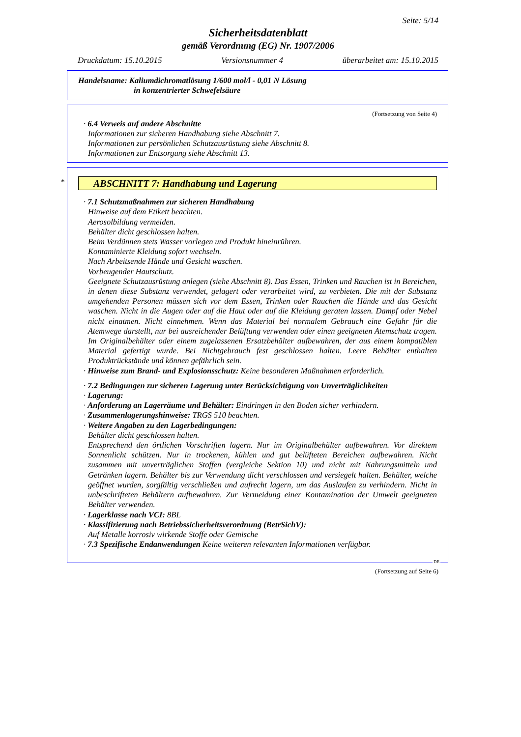Seite: 5/14
Sicherheitsdatenblatt
gemäß Verordnung (EG) Nr. 1907/2006
Druckdatum: 15.10.2015 Versionsnummer 4 überarbeitet am: 15.10.2015
Handelsname: Kaliumdichromatlösung 1/600 mol/l - 0,01 N Lösung
in konzentrierter Schwefelsäure
(Fortsetzung von Seite 4)
· 6.4 Verweis auf andere Abschnitte
Informationen zur sicheren Handhabung siehe Abschnitt 7.
Informationen zur persönlichen Schutzausrüstung siehe Abschnitt 8.
Informationen zur Entsorgung siehe Abschnitt 13.
*
ABSCHNITT 7: Handhabung und Lagerung
· 7.1 Schutzmaßnahmen zur sicheren Handhabung
Hinweise auf dem Etikett beachten.
Aerosolbildung vermeiden.
Behälter dicht geschlossen halten.
Beim Verdünnen stets Wasser vorlegen und Produkt hineinrühren.
Kontaminierte Kleidung sofort wechseln.
Nach Arbeitsende Hände und Gesicht waschen.
Vorbeugender Hautschutz.
Geeignete Schutzausrüstung anlegen (siehe Abschnitt 8). Das Essen, Trinken und Rauchen ist in Bereichen, in denen diese Substanz verwendet, gelagert oder verarbeitet wird, zu verbieten. Die mit der Substanz umgehenden Personen müssen sich vor dem Essen, Trinken oder Rauchen die Hände und das Gesicht waschen. Nicht in die Augen oder auf die Haut oder auf die Kleidung geraten lassen. Dampf oder Nebel nicht einatmen. Nicht einnehmen. Wenn das Material bei normalem Gebrauch eine Gefahr für die Atemwege darstellt, nur bei ausreichender Belüftung verwenden oder einen geeigneten Atemschutz tragen. Im Originalbehälter oder einem zugelassenen Ersatzbehälter aufbewahren, der aus einem kompatiblen Material gefertigt wurde. Bei Nichtgebrauch fest geschlossen halten. Leere Behälter enthalten Produktrückstände und können gefährlich sein.
· Hinweise zum Brand- und Explosionsschutz: Keine besonderen Maßnahmen erforderlich.
· 7.2 Bedingungen zur sicheren Lagerung unter Berücksichtigung von Unverträglichkeiten
· Lagerung:
· Anforderung an Lagerräume und Behälter: Eindringen in den Boden sicher verhindern.
· Zusammenlagerungshinweise: TRGS 510 beachten.
· Weitere Angaben zu den Lagerbedingungen:
Behälter dicht geschlossen halten.
Entsprechend den örtlichen Vorschriften lagern. Nur im Originalbehälter aufbewahren. Vor direktem Sonnenlicht schützen. Nur in trockenen, kühlen und gut belüfteten Bereichen aufbewahren. Nicht zusammen mit unverträglichen Stoffen (vergleiche Sektion 10) und nicht mit Nahrungsmitteln und Getränken lagern. Behälter bis zur Verwendung dicht verschlossen und versiegelt halten. Behälter, welche geöffnet wurden, sorgfältig verschließen und aufrecht lagern, um das Auslaufen zu verhindern. Nicht in unbeschrifteten Behältern aufbewahren. Zur Vermeidung einer Kontamination der Umwelt geeigneten Behälter verwenden.
· Lagerklasse nach VCI: 8BL
· Klassifizierung nach Betriebssicherheitsverordnung (BetrSichV):
Auf Metalle korrosiv wirkende Stoffe oder Gemische
· 7.3 Spezifische Endanwendungen Keine weiteren relevanten Informationen verfügbar.
DE
(Fortsetzung auf Seite 6)